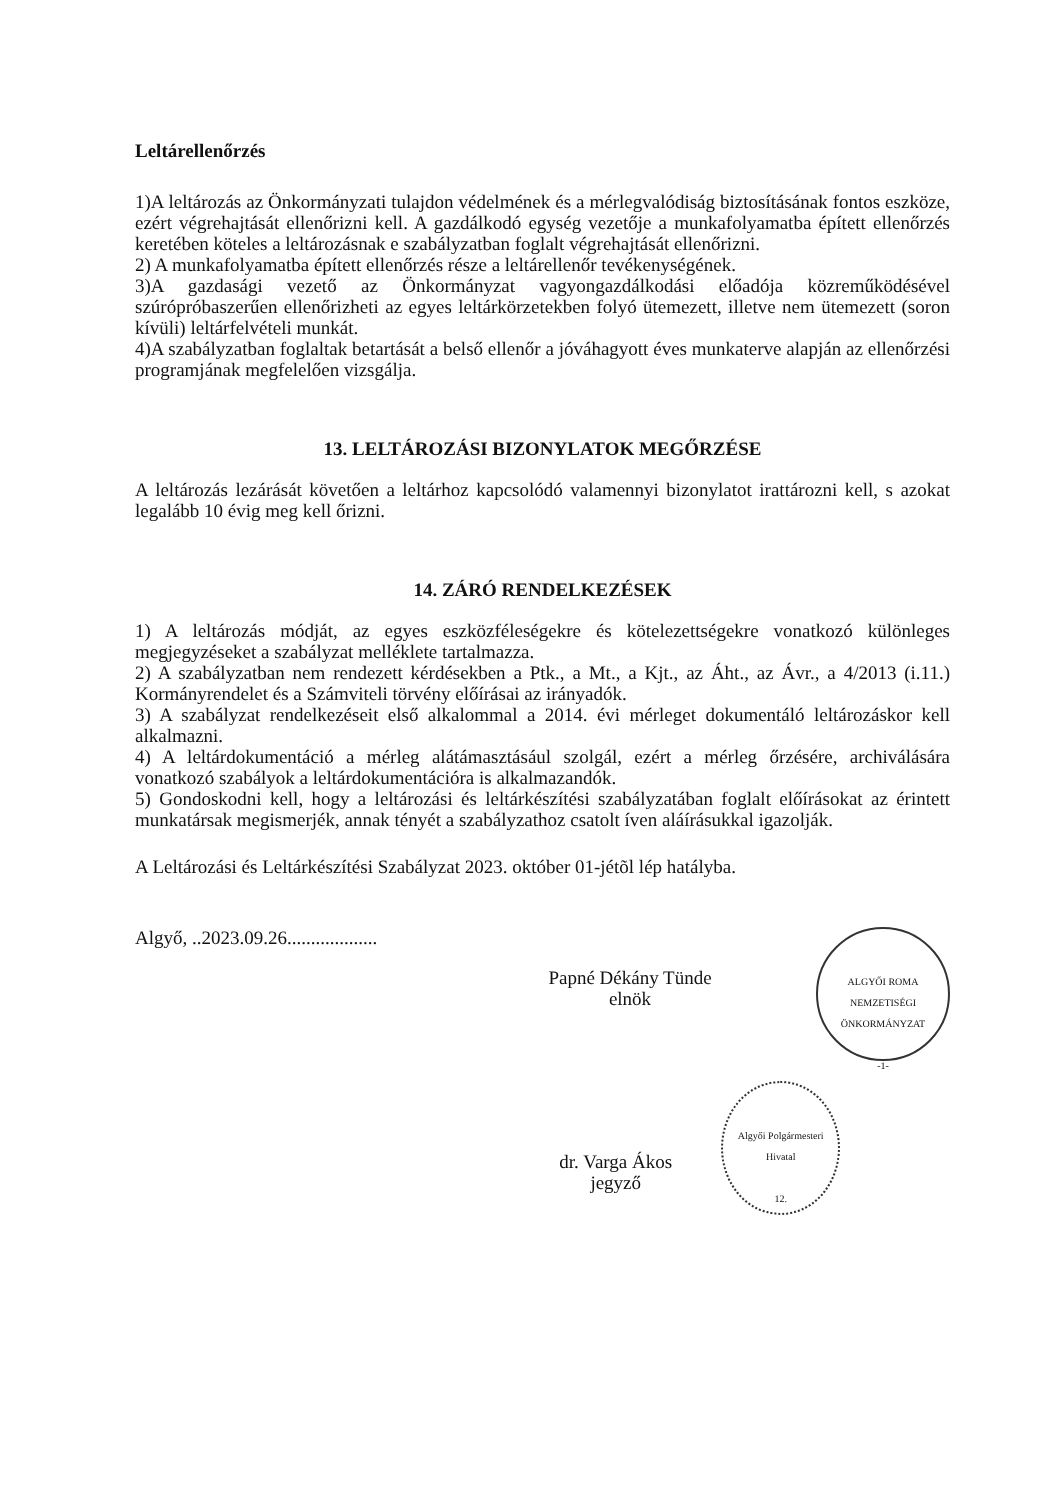Leltárellenőrzés
1)A leltározás az Önkormányzati tulajdon védelmének és a mérlegvalódiság biztosításának fontos eszköze, ezért végrehajtását ellenőrizni kell. A gazdálkodó egység vezetője a munkafolyamatba épített ellenőrzés keretében köteles a leltározásnak e szabályzatban foglalt végrehajtását ellenőrizni.
2) A munkafolyamatba épített ellenőrzés része a leltárellenőr tevékenységének.
3)A gazdasági vezető az Önkormányzat vagyongazdálkodási előadója közreműködésével szúrópróbaszerűen ellenőrizheti az egyes leltárkörzetekben folyó ütemezett, illetve nem ütemezett (soron kívüli) leltárfelvételi munkát.
4)A szabályzatban foglaltak betartását a belső ellenőr a jóváhagyott éves munkaterve alapján az ellenőrzési programjának megfelelően vizsgálja.
13. LELTÁROZÁSI BIZONYLATOK MEGŐRZÉSE
A leltározás lezárását követően a leltárhoz kapcsolódó valamennyi bizonylatot irattározni kell, s azokat legalább 10 évig meg kell őrizni.
14. ZÁRÓ RENDELKEZÉSEK
1) A leltározás módját, az egyes eszközféleségekre és kötelezettségekre vonatkozó különleges megjegyzéseket a szabályzat melléklete tartalmazza.
2) A szabályzatban nem rendezett kérdésekben a Ptk., a Mt., a Kjt., az Áht., az Ávr., a 4/2013 (i.11.) Kormányrendelet és a Számviteli törvény előírásai az irányadók.
3) A szabályzat rendelkezéseit első alkalommal a 2014. évi mérleget dokumentáló leltározáskor kell alkalmazni.
4) A leltárdokumentáció a mérleg alátámasztásául szolgál, ezért a mérleg őrzésére, archiválására vonatkozó szabályok a leltárdokumentációra is alkalmazandók.
5) Gondoskodni kell, hogy a leltározási és leltárkészítési szabályzatában foglalt előírásokat az érintett munkatársak megismerjék, annak tényét a szabályzathoz csatolt íven aláírásukkal igazolják.
A Leltározási és Leltárkészítési Szabályzat 2023. október 01-jétõl lép hatályba.
Algyő, ..2023.09.26...................
Papné Dékány Tünde
elnök
ALGYŐI ROMA NEMZETISÉGI ÖNKORMÁNYZAT
-1-
dr. Varga Ákos
jegyző
Algyői Polgármesteri Hivatal
12.